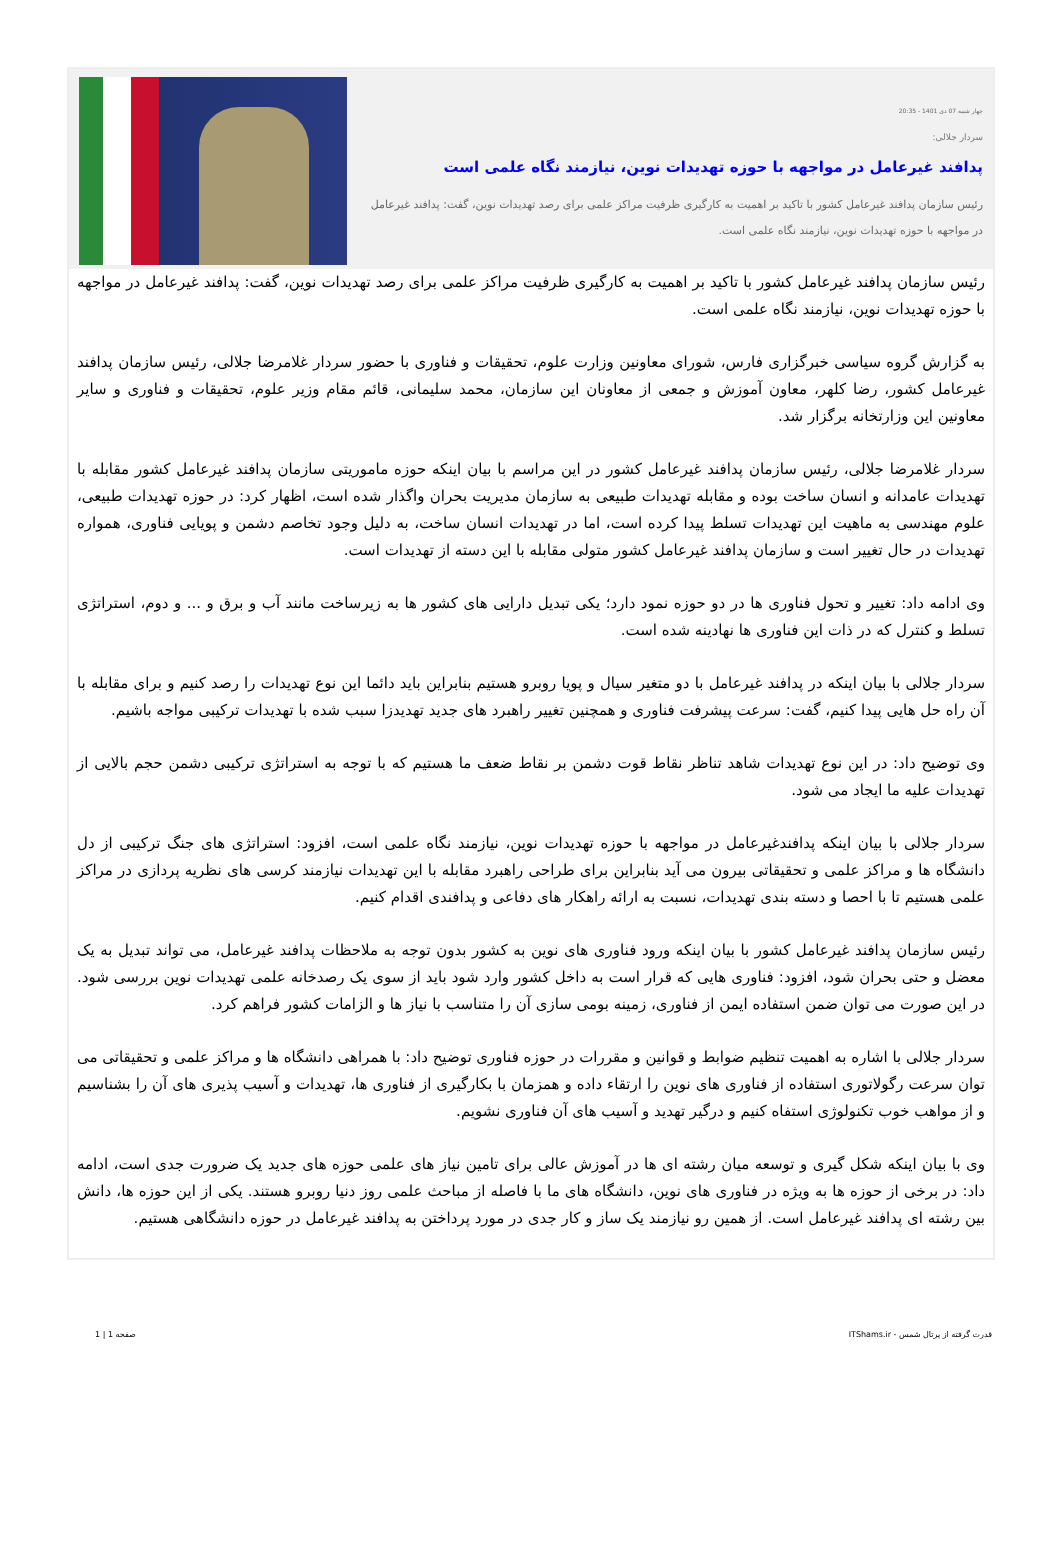چهار شنبه 07 دی 1401 - 20:35
سردار جلالی:
پدافند غیرعامل در مواجهه با حوزه تهدیدات نوین، نیازمند نگاه علمی است
رئیس سازمان پدافند غیرعامل کشور با تاکید بر اهمیت به کارگیری ظرفیت مراکز علمی برای رصد تهدیدات نوین، گفت: پدافند غیرعامل در مواجهه با حوزه تهدیدات نوین، نیازمند نگاه علمی است.
رئیس سازمان پدافند غیرعامل کشور با تاکید بر اهمیت به کارگیری ظرفیت مراکز علمی برای رصد تهدیدات نوین، گفت: پدافند غیرعامل در مواجهه با حوزه تهدیدات نوین، نیازمند نگاه علمی است.
به گزارش گروه سیاسی خبرگزاری فارس، شورای معاونین وزارت علوم، تحقیقات و فناوری با حضور سردار غلامرضا جلالی، رئیس سازمان پدافند غیرعامل کشور، رضا کلهر، معاون آموزش و جمعی از معاونان این سازمان، محمد سلیمانی، قائم مقام وزیر علوم، تحقیقات و فناوری و سایر معاونین این وزارتخانه برگزار شد.
سردار غلامرضا جلالی، رئیس سازمان پدافند غیرعامل کشور در این مراسم با بیان اینکه حوزه ماموریتی سازمان پدافند غیرعامل کشور مقابله با تهدیدات عامدانه و انسان ساخت بوده و مقابله تهدیدات طبیعی به سازمان مدیریت بحران واگذار شده است، اظهار کرد: در حوزه تهدیدات طبیعی، علوم مهندسی به ماهیت این تهدیدات تسلط پیدا کرده است، اما در تهدیدات انسان ساخت، به دلیل وجود تخاصم دشمن و پویایی فناوری، همواره تهدیدات در حال تغییر است و سازمان پدافند غیرعامل کشور متولی مقابله با این دسته از تهدیدات است.
وی ادامه داد: تغییر و تحول فناوری ها در دو حوزه نمود دارد؛ یکی تبدیل دارایی های کشور ها به زیرساخت مانند آب و برق و ... و دوم، استراتژی تسلط و کنترل که در ذات این فناوری ها نهادینه شده است.
سردار جلالی با بیان اینکه در پدافند غیرعامل با دو متغیر سیال و پویا روبرو هستیم بنابراین باید دائما این نوع تهدیدات را رصد کنیم و برای مقابله با آن راه حل هایی پیدا کنیم، گفت: سرعت پیشرفت فناوری و همچنین تغییر راهبرد های جدید تهدیدزا سبب شده با تهدیدات ترکیبی مواجه باشیم.
وی توضیح داد: در این نوع تهدیدات شاهد تناظر نقاط قوت دشمن بر نقاط ضعف ما هستیم که با توجه به استراتژی ترکیبی دشمن حجم بالایی از تهدیدات علیه ما ایجاد می شود.
سردار جلالی با بیان اینکه پدافندغیرعامل در مواجهه با حوزه تهدیدات نوین، نیازمند نگاه علمی است، افزود: استراتژی های جنگ ترکیبی از دل دانشگاه ها و مراکز علمی و تحقیقاتی بیرون می آید بنابراین برای طراحی راهبرد مقابله با این تهدیدات نیازمند کرسی های نظریه پردازی در مراکز علمی هستیم تا با احصا و دسته بندی تهدیدات، نسبت به ارائه راهکار های دفاعی و پدافندی اقدام کنیم.
رئیس سازمان پدافند غیرعامل کشور با بیان اینکه ورود فناوری های نوین به کشور بدون توجه به ملاحظات پدافند غیرعامل، می تواند تبدیل به یک معضل و حتی بحران شود، افزود: فناوری هایی که قرار است به داخل کشور وارد شود باید از سوی یک رصدخانه علمی تهدیدات نوین بررسی شود. در این صورت می توان ضمن استفاده ایمن از فناوری، زمینه بومی سازی آن را متناسب با نیاز ها و الزامات کشور فراهم کرد.
سردار جلالی با اشاره به اهمیت تنظیم ضوابط و قوانین و مقررات در حوزه فناوری توضیح داد: با همراهی دانشگاه ها و مراکز علمی و تحقیقاتی می توان سرعت رگولاتوری استفاده از فناوری های نوین را ارتقاء داده و همزمان با بکارگیری از فناوری ها، تهدیدات و آسیب پذیری های آن را بشناسیم و از مواهب خوب تکنولوژی استفاه کنیم و درگیر تهدید و آسیب های آن فناوری نشویم.
وی با بیان اینکه شکل گیری و توسعه میان رشته ای ها در آموزش عالی برای تامین نیاز های علمی حوزه های جدید یک ضرورت جدی است، ادامه داد: در برخی از حوزه ها به ویژه در فناوری های نوین، دانشگاه های ما با فاصله از مباحث علمی روز دنیا روبرو هستند. یکی از این حوزه ها، دانش بین رشته ای پدافند غیرعامل است. از همین رو نیازمند یک ساز و کار جدی در مورد پرداختن به پدافند غیرعامل در حوزه دانشگاهی هستیم.
قدرت گرفته از پرتال شمس - ITShams.ir صفحه 1 | 1